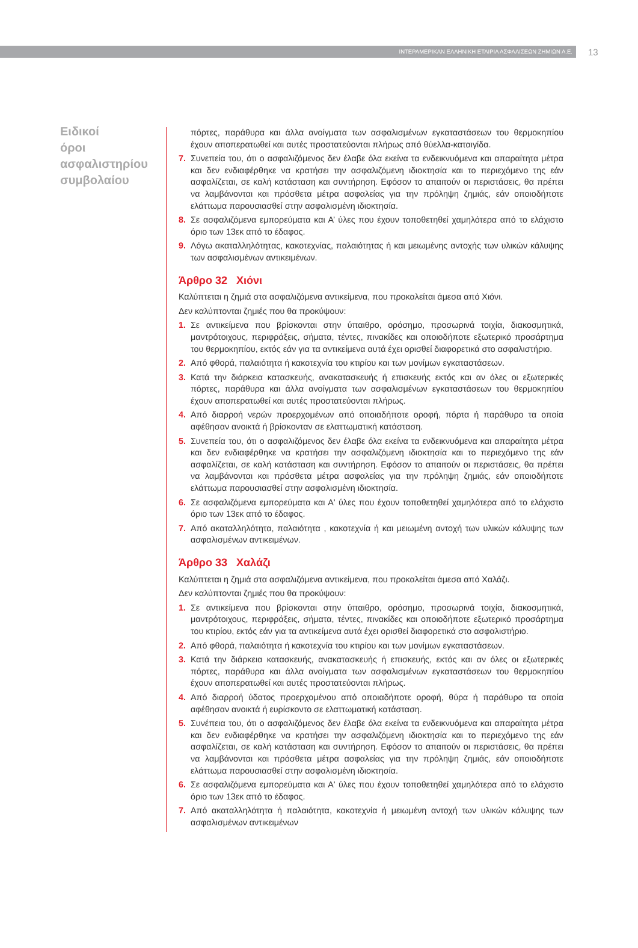ΙΝΤΕΡΑΜΕΡΙΚΑΝ ΕΛΛΗΝΙΚΗ ΕΤΑΙΡΙΑ ΑΣΦΑΛΙΣΕΩΝ ΖΗΜΙΩΝ Α.Ε.
13
Ειδικοί όροι ασφαλιστηρίου συμβολαίου
πόρτες, παράθυρα και άλλα ανοίγματα των ασφαλισμένων εγκαταστάσεων του θερμοκηπίου έχουν αποπερατωθεί και αυτές προστατεύονται πλήρως από θύελλα-καταιγίδα.
7. Συνεπεία του, ότι ο ασφαλιζόμενος δεν έλαβε όλα εκείνα τα ενδεικνυόμενα και απαραίτητα μέτρα και δεν ενδιαφέρθηκε να κρατήσει την ασφαλιζόμενη ιδιοκτησία και το περιεχόμενο της εάν ασφαλίζεται, σε καλή κατάσταση και συντήρηση. Εφόσον το απαιτούν οι περιστάσεις, θα πρέπει να λαμβάνονται και πρόσθετα μέτρα ασφαλείας για την πρόληψη ζημιάς, εάν οποιοδήποτε ελάττωμα παρουσιασθεί στην ασφαλισμένη ιδιοκτησία.
8. Σε ασφαλιζόμενα εμπορεύματα και Α’ ύλες που έχουν τοποθετηθεί χαμηλότερα από το ελάχιστο όριο των 13εκ από το έδαφος.
9. Λόγω ακαταλληλότητας, κακοτεχνίας, παλαιότητας ή και μειωμένης αντοχής των υλικών κάλυψης των ασφαλισμένων αντικειμένων.
Άρθρο 32 Χιόνι
Καλύπτεται η ζημιά στα ασφαλιζόμενα αντικείμενα, που προκαλείται άμεσα από Χιόνι.
Δεν καλύπτονται ζημιές που θα προκύψουν:
1. Σε αντικείμενα που βρίσκονται στην ύπαιθρο, ορόσημο, προσωρινά τοιχία, διακοσμητικά, μαντρότοιχους, περιφράξεις, σήματα, τέντες, πινακίδες και οποιοδήποτε εξωτερικό προσάρτημα του θερμοκηπίου, εκτός εάν για τα αντικείμενα αυτά έχει ορισθεί διαφορετικά στο ασφαλιστήριο.
2. Από φθορά, παλαιότητα ή κακοτεχνία του κτιρίου και των μονίμων εγκαταστάσεων.
3. Κατά την διάρκεια κατασκευής, ανακατασκευής ή επισκευής εκτός και αν όλες οι εξωτερικές πόρτες, παράθυρα και άλλα ανοίγματα των ασφαλισμένων εγκαταστάσεων του θερμοκηπίου έχουν αποπερατωθεί και αυτές προστατεύονται πλήρως.
4. Από διαρροή νερών προερχομένων από οποιαδήποτε οροφή, πόρτα ή παράθυρο τα οποία αφέθησαν ανοικτά ή βρίσκονταν σε ελαττωματική κατάσταση.
5. Συνεπεία του, ότι ο ασφαλιζόμενος δεν έλαβε όλα εκείνα τα ενδεικνυόμενα και απαραίτητα μέτρα και δεν ενδιαφέρθηκε να κρατήσει την ασφαλιζόμενη ιδιοκτησία και το περιεχόμενο της εάν ασφαλίζεται, σε καλή κατάσταση και συντήρηση. Εφόσον το απαιτούν οι περιστάσεις, θα πρέπει να λαμβάνονται και πρόσθετα μέτρα ασφαλείας για την πρόληψη ζημιάς, εάν οποιοδήποτε ελάττωμα παρουσιασθεί στην ασφαλισμένη ιδιοκτησία.
6. Σε ασφαλιζόμενα εμπορεύματα και Α' ύλες που έχουν τοποθετηθεί χαμηλότερα από το ελάχιστο όριο των 13εκ από το έδαφος.
7. Από ακαταλληλότητα, παλαιότητα , κακοτεχνία ή και μειωμένη αντοχή των υλικών κάλυψης των ασφαλισμένων αντικειμένων.
Άρθρο 33 Χαλάζι
Καλύπτεται η ζημιά στα ασφαλιζόμενα αντικείμενα, που προκαλείται άμεσα από Χαλάζι.
Δεν καλύπτονται ζημιές που θα προκύψουν:
1. Σε αντικείμενα που βρίσκονται στην ύπαιθρο, ορόσημο, προσωρινά τοιχία, διακοσμητικά, μαντρότοιχους, περιφράξεις, σήματα, τέντες, πινακίδες και οποιοδήποτε εξωτερικό προσάρτημα του κτιρίου, εκτός εάν για τα αντικείμενα αυτά έχει ορισθεί διαφορετικά στο ασφαλιστήριο.
2. Από φθορά, παλαιότητα ή κακοτεχνία του κτιρίου και των μονίμων εγκαταστάσεων.
3. Κατά την διάρκεια κατασκευής, ανακατασκευής ή επισκευής, εκτός και αν όλες οι εξωτερικές πόρτες, παράθυρα και άλλα ανοίγματα των ασφαλισμένων εγκαταστάσεων του θερμοκηπίου έχουν αποπερατωθεί και αυτές προστατεύονται πλήρως.
4. Από διαρροή ύδατος προερχομένου από οποιαδήποτε οροφή, θύρα ή παράθυρο τα οποία αφέθησαν ανοικτά ή ευρίσκοντο σε ελαττωματική κατάσταση.
5. Συνέπεια του, ότι ο ασφαλιζόμενος δεν έλαβε όλα εκείνα τα ενδεικνυόμενα και απαραίτητα μέτρα και δεν ενδιαφέρθηκε να κρατήσει την ασφαλιζόμενη ιδιοκτησία και το περιεχόμενο της εάν ασφαλίζεται, σε καλή κατάσταση και συντήρηση. Εφόσον το απαιτούν οι περιστάσεις, θα πρέπει να λαμβάνονται και πρόσθετα μέτρα ασφαλείας για την πρόληψη ζημιάς, εάν οποιοδήποτε ελάττωμα παρουσιασθεί στην ασφαλισμένη ιδιοκτησία.
6. Σε ασφαλιζόμενα εμπορεύματα και Α' ύλες που έχουν τοποθετηθεί χαμηλότερα από το ελάχιστο όριο των 13εκ από το έδαφος.
7. Από ακαταλληλότητα ή παλαιότητα, κακοτεχνία ή μειωμένη αντοχή των υλικών κάλυψης των ασφαλισμένων αντικειμένων